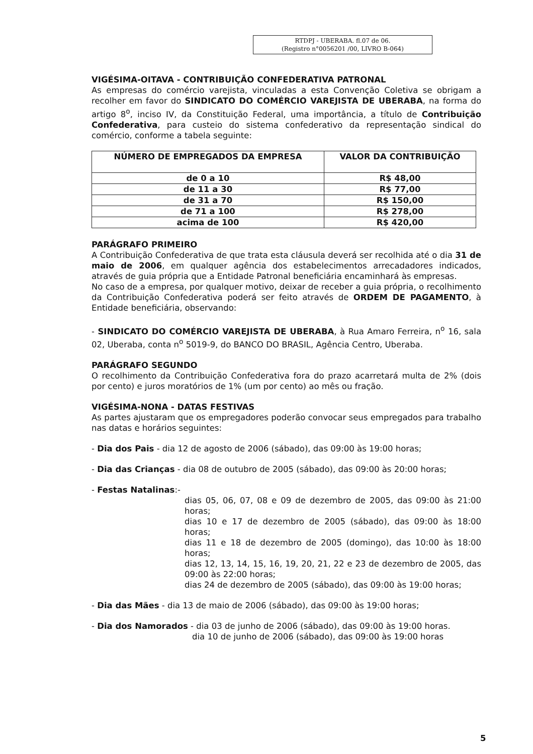RTDPJ - UBERABA. fl.07 de 06.
(Registro n°0056201 /00, LIVRO B-064)
VIGÉSIMA-OITAVA - CONTRIBUIÇÃO CONFEDERATIVA PATRONAL
As empresas do comércio varejista, vinculadas a esta Convenção Coletiva se obrigam a recolher em favor do SINDICATO DO COMÉRCIO VAREJISTA DE UBERABA, na forma do artigo 8<sup>o</sup>, inciso IV, da Constituição Federal, uma importância, a título de Contribuição Confederativa, para custeio do sistema confederativo da representação sindical do comércio, conforme a tabela seguinte:
| NÚMERO DE EMPREGADOS DA EMPRESA | VALOR DA CONTRIBUIÇÃO |
| --- | --- |
| de 0 a 10 | R$ 48,00 |
| de 11 a 30 | R$ 77,00 |
| de 31 a 70 | R$ 150,00 |
| de 71 a 100 | R$ 278,00 |
| acima de 100 | R$ 420,00 |
PARÁGRAFO PRIMEIRO
A Contribuição Confederativa de que trata esta cláusula deverá ser recolhida até o dia 31 de maio de 2006, em qualquer agência dos estabelecimentos arrecadadores indicados, através de guia própria que a Entidade Patronal beneficiária encaminhará às empresas.
No caso de a empresa, por qualquer motivo, deixar de receber a guia própria, o recolhimento da Contribuição Confederativa poderá ser feito através de ORDEM DE PAGAMENTO, à Entidade beneficiária, observando:
- SINDICATO DO COMÉRCIO VAREJISTA DE UBERABA, à Rua Amaro Ferreira, n<sup>o</sup> 16, sala 02, Uberaba, conta n<sup>o</sup> 5019-9, do BANCO DO BRASIL, Agência Centro, Uberaba.
PARÁGRAFO SEGUNDO
O recolhimento da Contribuição Confederativa fora do prazo acarretará multa de 2% (dois por cento) e juros moratórios de 1% (um por cento) ao mês ou fração.
VIGÉSIMA-NONA - DATAS FESTIVAS
As partes ajustaram que os empregadores poderão convocar seus empregados para trabalho nas datas e horários seguintes:
- Dia dos Pais - dia 12 de agosto de 2006 (sábado), das 09:00 às 19:00 horas;
- Dia das Crianças - dia 08 de outubro de 2005 (sábado), das 09:00 às 20:00 horas;
- Festas Natalinas:-
dias 05, 06, 07, 08 e 09 de dezembro de 2005, das 09:00 às 21:00 horas;
dias 10 e 17 de dezembro de 2005 (sábado), das 09:00 às 18:00 horas;
dias 11 e 18 de dezembro de 2005 (domingo), das 10:00 às 18:00 horas;
dias 12, 13, 14, 15, 16, 19, 20, 21, 22 e 23 de dezembro de 2005, das 09:00 às 22:00 horas;
dias 24 de dezembro de 2005 (sábado), das 09:00 às 19:00 horas;
- Dia das Mães - dia 13 de maio de 2006 (sábado), das 09:00 às 19:00 horas;
- Dia dos Namorados - dia 03 de junho de 2006 (sábado), das 09:00 às 19:00 horas.
dia 10 de junho de 2006 (sábado), das 09:00 às 19:00 horas
5